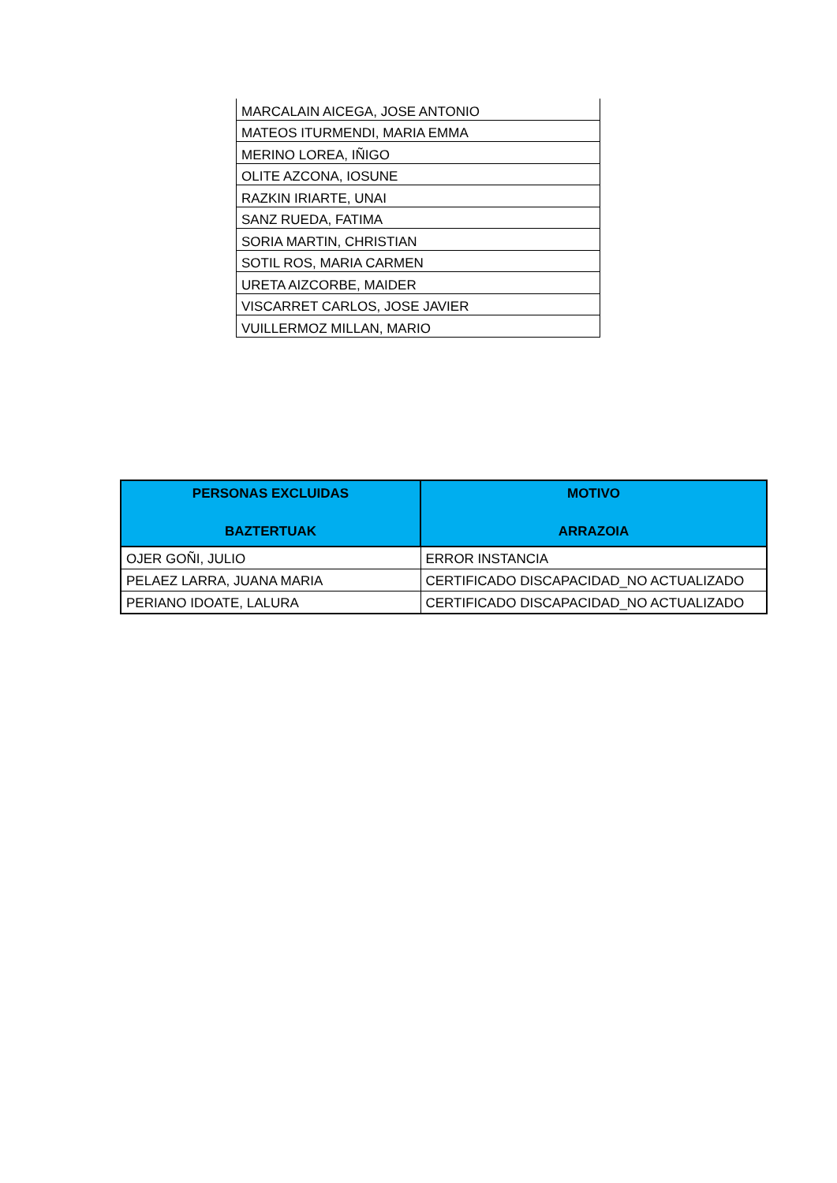| MARCALAIN AICEGA, JOSE ANTONIO |
| MATEOS ITURMENDI, MARIA EMMA |
| MERINO LOREA, IÑIGO |
| OLITE AZCONA, IOSUNE |
| RAZKIN IRIARTE, UNAI |
| SANZ RUEDA, FATIMA |
| SORIA MARTIN, CHRISTIAN |
| SOTIL ROS, MARIA CARMEN |
| URETA AIZCORBE, MAIDER |
| VISCARRET CARLOS, JOSE JAVIER |
| VUILLERMOZ MILLAN, MARIO |
| PERSONAS EXCLUIDAS BAZTERTUAK | MOTIVO ARRAZOIA |
| --- | --- |
| OJER GOÑI, JULIO | ERROR INSTANCIA |
| PELAEZ LARRA, JUANA MARIA | CERTIFICADO DISCAPACIDAD_NO ACTUALIZADO |
| PERIANO IDOATE, LALURA | CERTIFICADO DISCAPACIDAD_NO ACTUALIZADO |